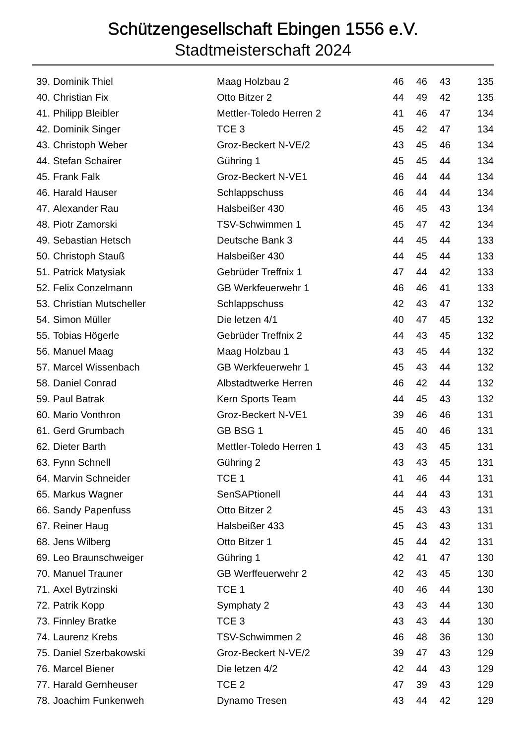Schützengesellschaft Ebingen 1556 e.V.
Stadtmeisterschaft 2024
| 39. | Dominik Thiel | Maag Holzbau 2 | 46 | 46 | 43 | 135 |
| 40. | Christian Fix | Otto Bitzer 2 | 44 | 49 | 42 | 135 |
| 41. | Philipp Bleibler | Mettler-Toledo Herren 2 | 41 | 46 | 47 | 134 |
| 42. | Dominik Singer | TCE 3 | 45 | 42 | 47 | 134 |
| 43. | Christoph Weber | Groz-Beckert N-VE/2 | 43 | 45 | 46 | 134 |
| 44. | Stefan Schairer | Gühring 1 | 45 | 45 | 44 | 134 |
| 45. | Frank Falk | Groz-Beckert N-VE1 | 46 | 44 | 44 | 134 |
| 46. | Harald Hauser | Schlappschuss | 46 | 44 | 44 | 134 |
| 47. | Alexander Rau | Halsbeißer 430 | 46 | 45 | 43 | 134 |
| 48. | Piotr Zamorski | TSV-Schwimmen 1 | 45 | 47 | 42 | 134 |
| 49. | Sebastian Hetsch | Deutsche Bank 3 | 44 | 45 | 44 | 133 |
| 50. | Christoph Stauß | Halsbeißer 430 | 44 | 45 | 44 | 133 |
| 51. | Patrick Matysiak | Gebrüder Treffnix 1 | 47 | 44 | 42 | 133 |
| 52. | Felix Conzelmann | GB Werkfeuerwehr 1 | 46 | 46 | 41 | 133 |
| 53. | Christian Mutscheller | Schlappschuss | 42 | 43 | 47 | 132 |
| 54. | Simon Müller | Die letzen 4/1 | 40 | 47 | 45 | 132 |
| 55. | Tobias Högerle | Gebrüder Treffnix 2 | 44 | 43 | 45 | 132 |
| 56. | Manuel Maag | Maag Holzbau 1 | 43 | 45 | 44 | 132 |
| 57. | Marcel Wissenbach | GB Werkfeuerwehr 1 | 45 | 43 | 44 | 132 |
| 58. | Daniel Conrad | Albstadtwerke Herren | 46 | 42 | 44 | 132 |
| 59. | Paul Batrak | Kern Sports Team | 44 | 45 | 43 | 132 |
| 60. | Mario Vonthron | Groz-Beckert N-VE1 | 39 | 46 | 46 | 131 |
| 61. | Gerd Grumbach | GB BSG 1 | 45 | 40 | 46 | 131 |
| 62. | Dieter Barth | Mettler-Toledo Herren 1 | 43 | 43 | 45 | 131 |
| 63. | Fynn Schnell | Gühring 2 | 43 | 43 | 45 | 131 |
| 64. | Marvin Schneider | TCE 1 | 41 | 46 | 44 | 131 |
| 65. | Markus Wagner | SenSAPtionell | 44 | 44 | 43 | 131 |
| 66. | Sandy Papenfuss | Otto Bitzer 2 | 45 | 43 | 43 | 131 |
| 67. | Reiner Haug | Halsbeißer 433 | 45 | 43 | 43 | 131 |
| 68. | Jens Wilberg | Otto Bitzer 1 | 45 | 44 | 42 | 131 |
| 69. | Leo Braunschweiger | Gühring 1 | 42 | 41 | 47 | 130 |
| 70. | Manuel Trauner | GB Werffeuerwehr 2 | 42 | 43 | 45 | 130 |
| 71. | Axel Bytrzinski | TCE 1 | 40 | 46 | 44 | 130 |
| 72. | Patrik Kopp | Symphaty 2 | 43 | 43 | 44 | 130 |
| 73. | Finnley Bratke | TCE 3 | 43 | 43 | 44 | 130 |
| 74. | Laurenz Krebs | TSV-Schwimmen 2 | 46 | 48 | 36 | 130 |
| 75. | Daniel Szerbakowski | Groz-Beckert N-VE/2 | 39 | 47 | 43 | 129 |
| 76. | Marcel Biener | Die letzen 4/2 | 42 | 44 | 43 | 129 |
| 77. | Harald Gernheuser | TCE 2 | 47 | 39 | 43 | 129 |
| 78. | Joachim Funkenweh | Dynamo Tresen | 43 | 44 | 42 | 129 |